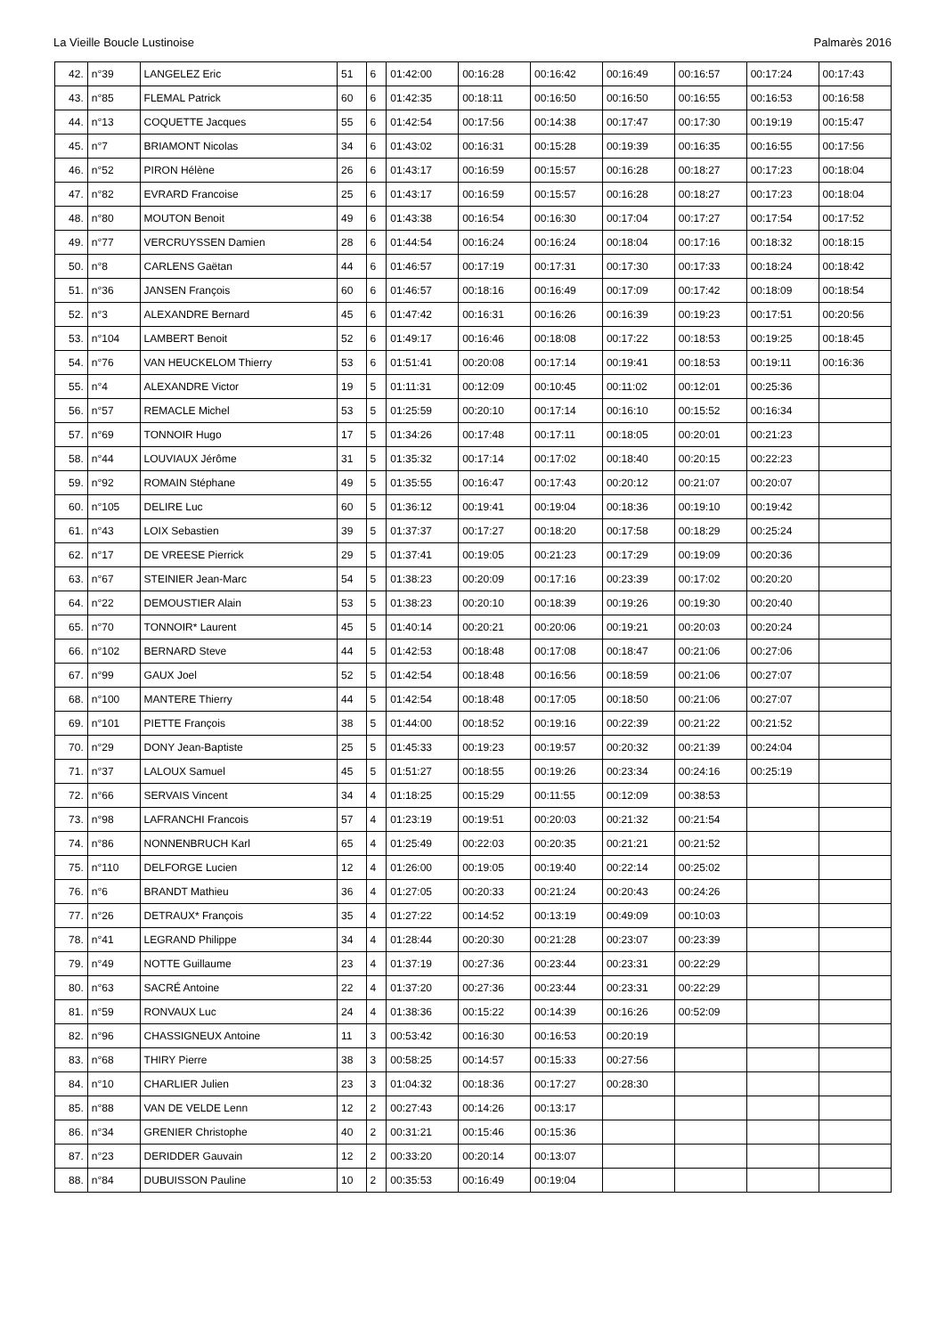La Vieille Boucle Lustinoise Palmarès 2016
| 42. | n°39 | LANGELEZ Eric | 51 | 6 | 01:42:00 | 00:16:28 | 00:16:42 | 00:16:49 | 00:16:57 | 00:17:24 | 00:17:43 |
| 43. | n°85 | FLEMAL Patrick | 60 | 6 | 01:42:35 | 00:18:11 | 00:16:50 | 00:16:50 | 00:16:55 | 00:16:53 | 00:16:58 |
| 44. | n°13 | COQUETTE Jacques | 55 | 6 | 01:42:54 | 00:17:56 | 00:14:38 | 00:17:47 | 00:17:30 | 00:19:19 | 00:15:47 |
| 45. | n°7 | BRIAMONT Nicolas | 34 | 6 | 01:43:02 | 00:16:31 | 00:15:28 | 00:19:39 | 00:16:35 | 00:16:55 | 00:17:56 |
| 46. | n°52 | PIRON Hélène | 26 | 6 | 01:43:17 | 00:16:59 | 00:15:57 | 00:16:28 | 00:18:27 | 00:17:23 | 00:18:04 |
| 47. | n°82 | EVRARD Francoise | 25 | 6 | 01:43:17 | 00:16:59 | 00:15:57 | 00:16:28 | 00:18:27 | 00:17:23 | 00:18:04 |
| 48. | n°80 | MOUTON Benoit | 49 | 6 | 01:43:38 | 00:16:54 | 00:16:30 | 00:17:04 | 00:17:27 | 00:17:54 | 00:17:52 |
| 49. | n°77 | VERCRUYSSEN Damien | 28 | 6 | 01:44:54 | 00:16:24 | 00:16:24 | 00:18:04 | 00:17:16 | 00:18:32 | 00:18:15 |
| 50. | n°8 | CARLENS Gaëtan | 44 | 6 | 01:46:57 | 00:17:19 | 00:17:31 | 00:17:30 | 00:17:33 | 00:18:24 | 00:18:42 |
| 51. | n°36 | JANSEN François | 60 | 6 | 01:46:57 | 00:18:16 | 00:16:49 | 00:17:09 | 00:17:42 | 00:18:09 | 00:18:54 |
| 52. | n°3 | ALEXANDRE Bernard | 45 | 6 | 01:47:42 | 00:16:31 | 00:16:26 | 00:16:39 | 00:19:23 | 00:17:51 | 00:20:56 |
| 53. | n°104 | LAMBERT Benoit | 52 | 6 | 01:49:17 | 00:16:46 | 00:18:08 | 00:17:22 | 00:18:53 | 00:19:25 | 00:18:45 |
| 54. | n°76 | VAN HEUCKELOM Thierry | 53 | 6 | 01:51:41 | 00:20:08 | 00:17:14 | 00:19:41 | 00:18:53 | 00:19:11 | 00:16:36 |
| 55. | n°4 | ALEXANDRE Victor | 19 | 5 | 01:11:31 | 00:12:09 | 00:10:45 | 00:11:02 | 00:12:01 | 00:25:36 | |
| 56. | n°57 | REMACLE Michel | 53 | 5 | 01:25:59 | 00:20:10 | 00:17:14 | 00:16:10 | 00:15:52 | 00:16:34 | |
| 57. | n°69 | TONNOIR Hugo | 17 | 5 | 01:34:26 | 00:17:48 | 00:17:11 | 00:18:05 | 00:20:01 | 00:21:23 | |
| 58. | n°44 | LOUVIAUX Jérôme | 31 | 5 | 01:35:32 | 00:17:14 | 00:17:02 | 00:18:40 | 00:20:15 | 00:22:23 | |
| 59. | n°92 | ROMAIN Stéphane | 49 | 5 | 01:35:55 | 00:16:47 | 00:17:43 | 00:20:12 | 00:21:07 | 00:20:07 | |
| 60. | n°105 | DELIRE Luc | 60 | 5 | 01:36:12 | 00:19:41 | 00:19:04 | 00:18:36 | 00:19:10 | 00:19:42 | |
| 61. | n°43 | LOIX Sebastien | 39 | 5 | 01:37:37 | 00:17:27 | 00:18:20 | 00:17:58 | 00:18:29 | 00:25:24 | |
| 62. | n°17 | DE VREESE Pierrick | 29 | 5 | 01:37:41 | 00:19:05 | 00:21:23 | 00:17:29 | 00:19:09 | 00:20:36 | |
| 63. | n°67 | STEINIER Jean-Marc | 54 | 5 | 01:38:23 | 00:20:09 | 00:17:16 | 00:23:39 | 00:17:02 | 00:20:20 | |
| 64. | n°22 | DEMOUSTIER Alain | 53 | 5 | 01:38:23 | 00:20:10 | 00:18:39 | 00:19:26 | 00:19:30 | 00:20:40 | |
| 65. | n°70 | TONNOIR* Laurent | 45 | 5 | 01:40:14 | 00:20:21 | 00:20:06 | 00:19:21 | 00:20:03 | 00:20:24 | |
| 66. | n°102 | BERNARD Steve | 44 | 5 | 01:42:53 | 00:18:48 | 00:17:08 | 00:18:47 | 00:21:06 | 00:27:06 | |
| 67. | n°99 | GAUX Joel | 52 | 5 | 01:42:54 | 00:18:48 | 00:16:56 | 00:18:59 | 00:21:06 | 00:27:07 | |
| 68. | n°100 | MANTERE Thierry | 44 | 5 | 01:42:54 | 00:18:48 | 00:17:05 | 00:18:50 | 00:21:06 | 00:27:07 | |
| 69. | n°101 | PIETTE François | 38 | 5 | 01:44:00 | 00:18:52 | 00:19:16 | 00:22:39 | 00:21:22 | 00:21:52 | |
| 70. | n°29 | DONY Jean-Baptiste | 25 | 5 | 01:45:33 | 00:19:23 | 00:19:57 | 00:20:32 | 00:21:39 | 00:24:04 | |
| 71. | n°37 | LALOUX Samuel | 45 | 5 | 01:51:27 | 00:18:55 | 00:19:26 | 00:23:34 | 00:24:16 | 00:25:19 | |
| 72. | n°66 | SERVAIS Vincent | 34 | 4 | 01:18:25 | 00:15:29 | 00:11:55 | 00:12:09 | 00:38:53 | | |
| 73. | n°98 | LAFRANCHI Francois | 57 | 4 | 01:23:19 | 00:19:51 | 00:20:03 | 00:21:32 | 00:21:54 | | |
| 74. | n°86 | NONNENBRUCH Karl | 65 | 4 | 01:25:49 | 00:22:03 | 00:20:35 | 00:21:21 | 00:21:52 | | |
| 75. | n°110 | DELFORGE Lucien | 12 | 4 | 01:26:00 | 00:19:05 | 00:19:40 | 00:22:14 | 00:25:02 | | |
| 76. | n°6 | BRANDT Mathieu | 36 | 4 | 01:27:05 | 00:20:33 | 00:21:24 | 00:20:43 | 00:24:26 | | |
| 77. | n°26 | DETRAUX* François | 35 | 4 | 01:27:22 | 00:14:52 | 00:13:19 | 00:49:09 | 00:10:03 | | |
| 78. | n°41 | LEGRAND Philippe | 34 | 4 | 01:28:44 | 00:20:30 | 00:21:28 | 00:23:07 | 00:23:39 | | |
| 79. | n°49 | NOTTE Guillaume | 23 | 4 | 01:37:19 | 00:27:36 | 00:23:44 | 00:23:31 | 00:22:29 | | |
| 80. | n°63 | SACRÉ Antoine | 22 | 4 | 01:37:20 | 00:27:36 | 00:23:44 | 00:23:31 | 00:22:29 | | |
| 81. | n°59 | RONVAUX Luc | 24 | 4 | 01:38:36 | 00:15:22 | 00:14:39 | 00:16:26 | 00:52:09 | | |
| 82. | n°96 | CHASSIGNEUX Antoine | 11 | 3 | 00:53:42 | 00:16:30 | 00:16:53 | 00:20:19 | | | |
| 83. | n°68 | THIRY Pierre | 38 | 3 | 00:58:25 | 00:14:57 | 00:15:33 | 00:27:56 | | | |
| 84. | n°10 | CHARLIER Julien | 23 | 3 | 01:04:32 | 00:18:36 | 00:17:27 | 00:28:30 | | | |
| 85. | n°88 | VAN DE VELDE Lenn | 12 | 2 | 00:27:43 | 00:14:26 | 00:13:17 | | | | |
| 86. | n°34 | GRENIER Christophe | 40 | 2 | 00:31:21 | 00:15:46 | 00:15:36 | | | | |
| 87. | n°23 | DERIDDER Gauvain | 12 | 2 | 00:33:20 | 00:20:14 | 00:13:07 | | | | |
| 88. | n°84 | DUBUISSON Pauline | 10 | 2 | 00:35:53 | 00:16:49 | 00:19:04 | | | | |